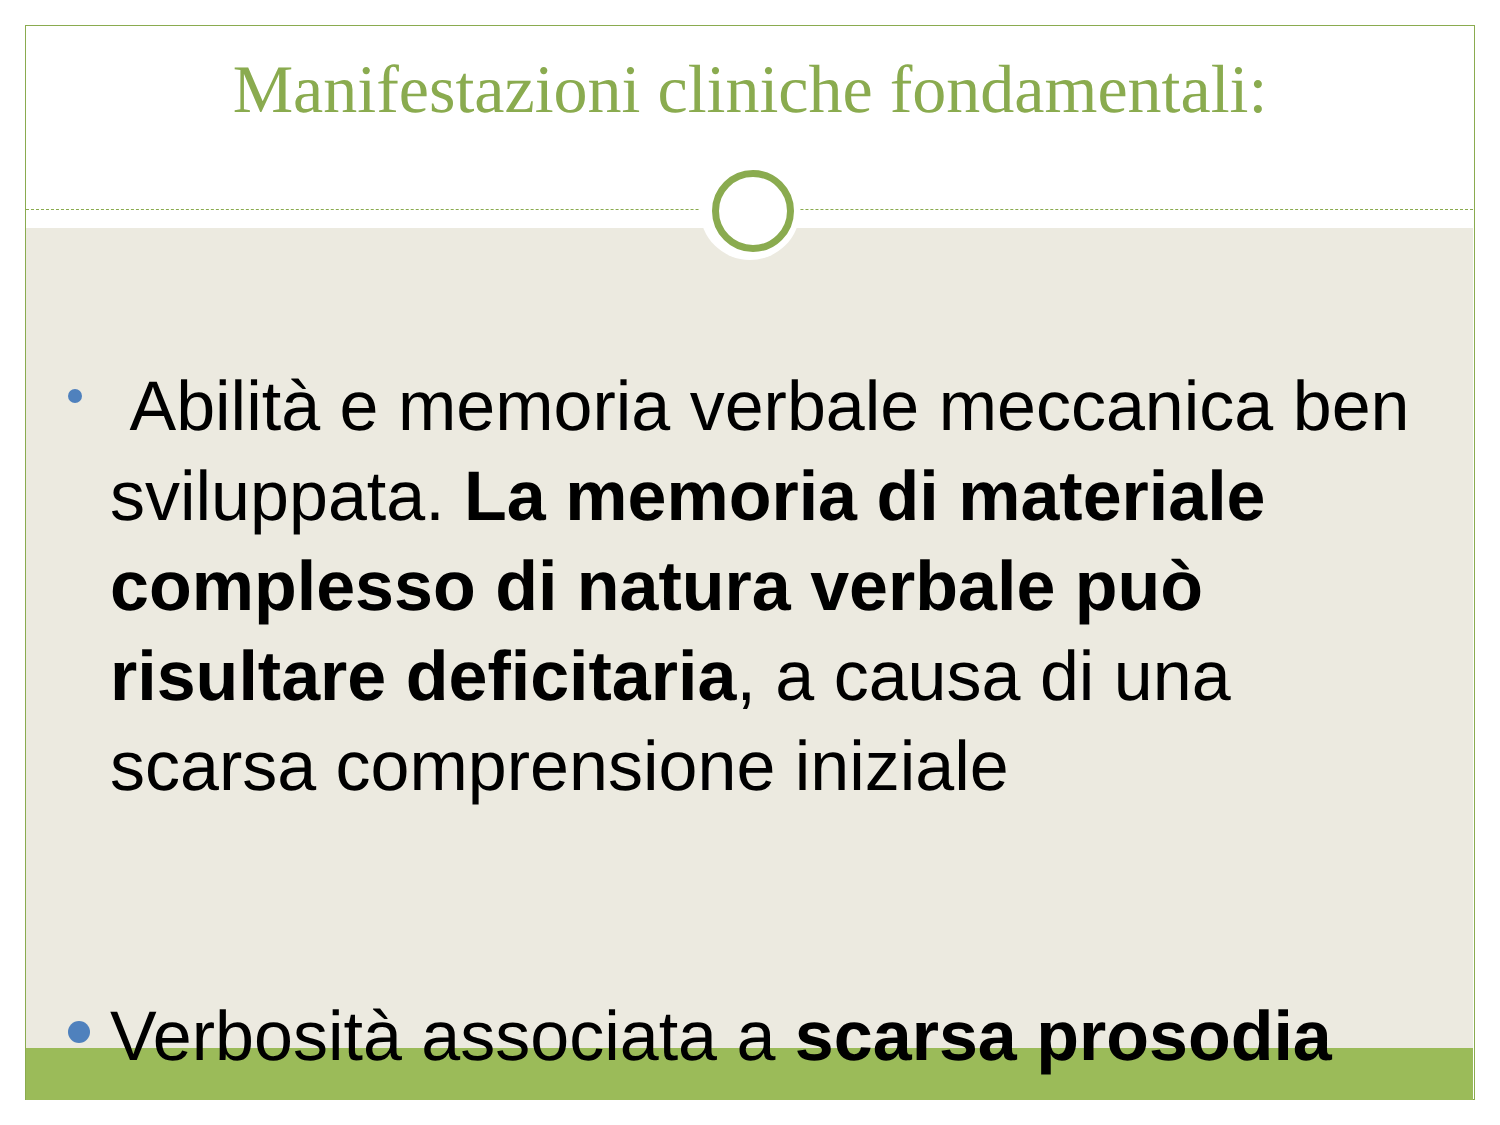Manifestazioni cliniche fondamentali:
Abilità e memoria verbale meccanica ben sviluppata. La memoria di materiale complesso di natura verbale può risultare deficitaria, a causa di una scarsa comprensione iniziale
Verbosità associata a scarsa prosodia